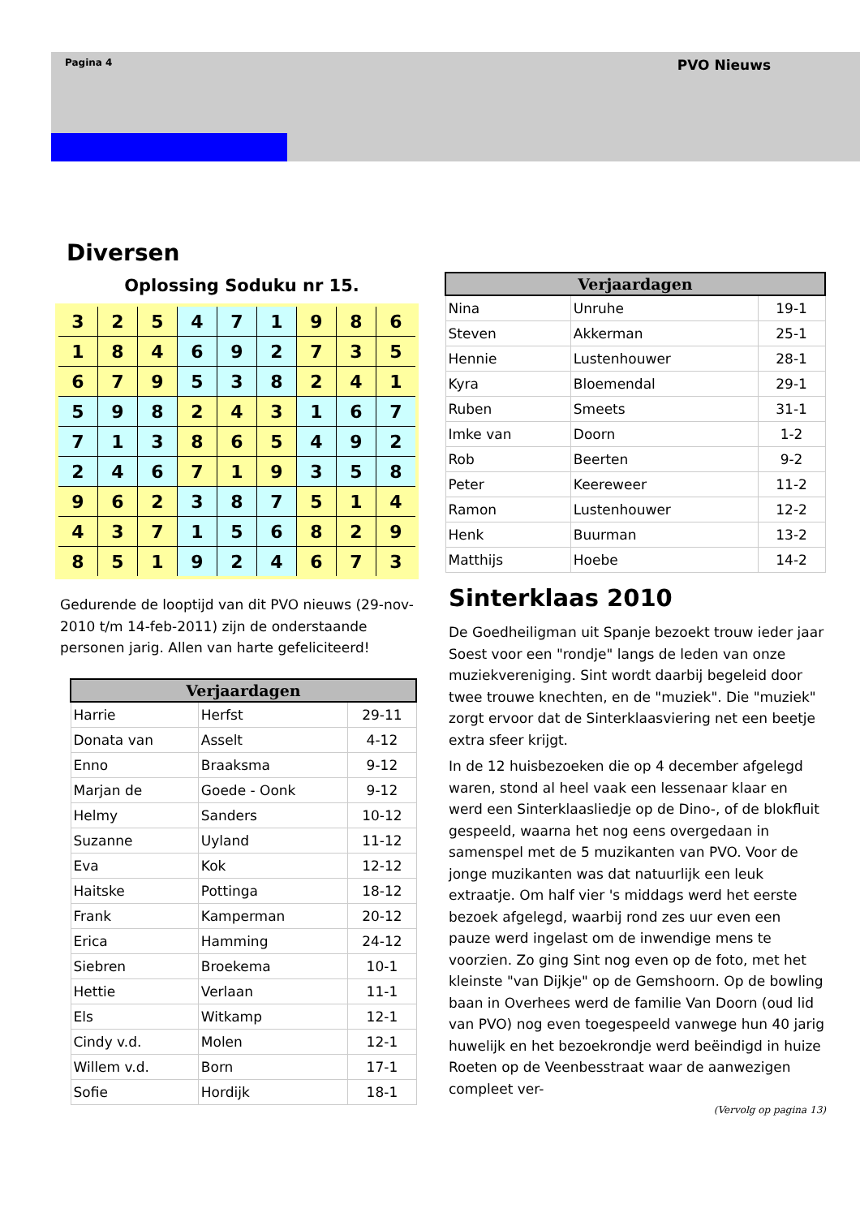Pagina 4 PVO Nieuws
Diversen
Oplossing Soduku nr 15.
| 3 | 2 | 5 | 4 | 7 | 1 | 9 | 8 | 6 |
| 1 | 8 | 4 | 6 | 9 | 2 | 7 | 3 | 5 |
| 6 | 7 | 9 | 5 | 3 | 8 | 2 | 4 | 1 |
| 5 | 9 | 8 | 2 | 4 | 3 | 1 | 6 | 7 |
| 7 | 1 | 3 | 8 | 6 | 5 | 4 | 9 | 2 |
| 2 | 4 | 6 | 7 | 1 | 9 | 3 | 5 | 8 |
| 9 | 6 | 2 | 3 | 8 | 7 | 5 | 1 | 4 |
| 4 | 3 | 7 | 1 | 5 | 6 | 8 | 2 | 9 |
| 8 | 5 | 1 | 9 | 2 | 4 | 6 | 7 | 3 |
Gedurende de looptijd van dit PVO nieuws (29-nov-2010 t/m 14-feb-2011) zijn de onderstaande personen jarig. Allen van harte gefeliciteerd!
| Verjaardagen | | |
| --- | --- | --- |
| Harrie | Herfst | 29-11 |
| Donata van | Asselt | 4-12 |
| Enno | Braaksma | 9-12 |
| Marjan de | Goede - Oonk | 9-12 |
| Helmy | Sanders | 10-12 |
| Suzanne | Uyland | 11-12 |
| Eva | Kok | 12-12 |
| Haitske | Pottinga | 18-12 |
| Frank | Kamperman | 20-12 |
| Erica | Hamming | 24-12 |
| Siebren | Broekema | 10-1 |
| Hettie | Verlaan | 11-1 |
| Els | Witkamp | 12-1 |
| Cindy v.d. | Molen | 12-1 |
| Willem v.d. | Born | 17-1 |
| Sofie | Hordijk | 18-1 |
| Verjaardagen | | |
| --- | --- | --- |
| Nina | Unruhe | 19-1 |
| Steven | Akkerman | 25-1 |
| Hennie | Lustenhouwer | 28-1 |
| Kyra | Bloemendal | 29-1 |
| Ruben | Smeets | 31-1 |
| Imke van | Doorn | 1-2 |
| Rob | Beerten | 9-2 |
| Peter | Keereweer | 11-2 |
| Ramon | Lustenhouwer | 12-2 |
| Henk | Buurman | 13-2 |
| Matthijs | Hoebe | 14-2 |
Sinterklaas 2010
De Goedheiligman uit Spanje bezoekt trouw ieder jaar Soest voor een "rondje" langs de leden van onze muziekvereniging. Sint wordt daarbij begeleid door twee trouwe knechten, en de "muziek". Die "muziek" zorgt ervoor dat de Sinterklaasviering net een beetje extra sfeer krijgt.
In de 12 huisbezoeken die op 4 december afgelegd waren, stond al heel vaak een lessenaar klaar en werd een Sinterklaasliedje op de Dino-, of de blokfluit gespeeld, waarna het nog eens overgedaan in samenspel met de 5 muzikanten van PVO. Voor de jonge muzikanten was dat natuurlijk een leuk extraatje. Om half vier 's middags werd het eerste bezoek afgelegd, waarbij rond zes uur even een pauze werd ingelast om de inwendige mens te voorzien. Zo ging Sint nog even op de foto, met het kleinste "van Dijkje" op de Gemshoorn. Op de bowling baan in Overhees werd de familie Van Doorn (oud lid van PVO) nog even toegespeeld vanwege hun 40 jarig huwelijk en het bezoekrondje werd beëindigd in huize Roeten op de Veenbesstraat waar de aanwezigen compleet ver-
(Vervolg op pagina 13)